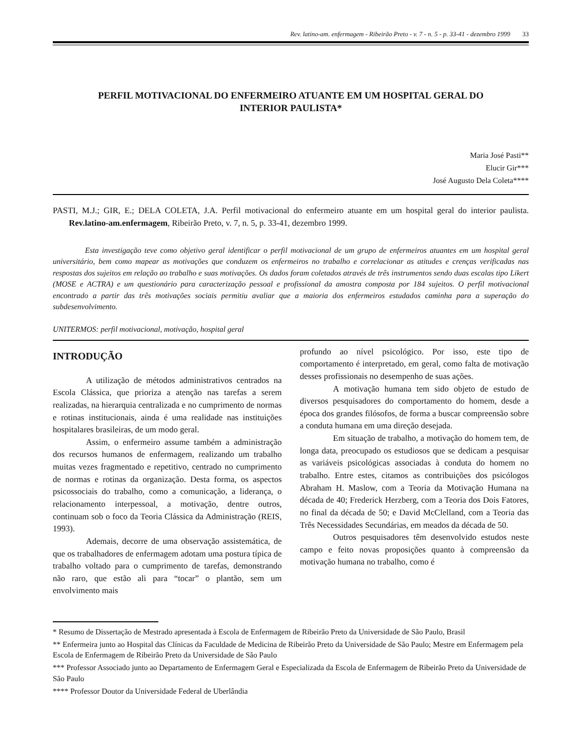Rev. latino-am. enfermagem - Ribeirão Preto - v. 7 - n. 5 - p. 33-41 - dezembro 1999 33
PERFIL MOTIVACIONAL DO ENFERMEIRO ATUANTE EM UM HOSPITAL GERAL DO
INTERIOR PAULISTA*
Maria José Pasti**
Elucir Gir***
José Augusto Dela Coleta****
PASTI, M.J.; GIR, E.; DELA COLETA, J.A. Perfil motivacional do enfermeiro atuante em um hospital geral do interior paulista. Rev.latino-am.enfermagem, Ribeirão Preto, v. 7, n. 5, p. 33-41, dezembro 1999.
Esta investigação teve como objetivo geral identificar o perfil motivacional de um grupo de enfermeiros atuantes em um hospital geral universitário, bem como mapear as motivações que conduzem os enfermeiros no trabalho e correlacionar as atitudes e crenças verificadas nas respostas dos sujeitos em relação ao trabalho e suas motivações. Os dados foram coletados através de três instrumentos sendo duas escalas tipo Likert (MOSE e ACTRA) e um questionário para caracterização pessoal e profissional da amostra composta por 184 sujeitos. O perfil motivacional encontrado a partir das três motivações sociais permitiu avaliar que a maioria dos enfermeiros estudados caminha para a superação do subdesenvolvimento.
UNITERMOS: perfil motivacional, motivação, hospital geral
INTRODUÇÃO
A utilização de métodos administrativos centrados na Escola Clássica, que prioriza a atenção nas tarefas a serem realizadas, na hierarquia centralizada e no cumprimento de normas e rotinas institucionais, ainda é uma realidade nas instituições hospitalares brasileiras, de um modo geral.
Assim, o enfermeiro assume também a administração dos recursos humanos de enfermagem, realizando um trabalho muitas vezes fragmentado e repetitivo, centrado no cumprimento de normas e rotinas da organização. Desta forma, os aspectos psicossociais do trabalho, como a comunicação, a liderança, o relacionamento interpessoal, a motivação, dentre outros, continuam sob o foco da Teoria Clássica da Administração (REIS, 1993).
Ademais, decorre de uma observação assistemática, de que os trabalhadores de enfermagem adotam uma postura típica de trabalho voltado para o cumprimento de tarefas, demonstrando não raro, que estão ali para “tocar” o plantão, sem um envolvimento mais
profundo ao nível psicológico. Por isso, este tipo de comportamento é interpretado, em geral, como falta de motivação desses profissionais no desempenho de suas ações.
A motivação humana tem sido objeto de estudo de diversos pesquisadores do comportamento do homem, desde a época dos grandes filósofos, de forma a buscar compreensão sobre a conduta humana em uma direção desejada.
Em situação de trabalho, a motivação do homem tem, de longa data, preocupado os estudiosos que se dedicam a pesquisar as variáveis psicológicas associadas à conduta do homem no trabalho. Entre estes, citamos as contribuições dos psicólogos Abraham H. Maslow, com a Teoria da Motivação Humana na década de 40; Frederick Herzberg, com a Teoria dos Dois Fatores, no final da década de 50; e David McClelland, com a Teoria das Três Necessidades Secundárias, em meados da década de 50.
Outros pesquisadores têm desenvolvido estudos neste campo e feito novas proposições quanto à compreensão da motivação humana no trabalho, como é
* Resumo de Dissertação de Mestrado apresentada à Escola de Enfermagem de Ribeirão Preto da Universidade de São Paulo, Brasil
** Enfermeira junto ao Hospital das Clínicas da Faculdade de Medicina de Ribeirão Preto da Universidade de São Paulo; Mestre em Enfermagem pela Escola de Enfermagem de Ribeirão Preto da Universidade de São Paulo
*** Professor Associado junto ao Departamento de Enfermagem Geral e Especializada da Escola de Enfermagem de Ribeirão Preto da Universidade de São Paulo
**** Professor Doutor da Universidade Federal de Uberlândia